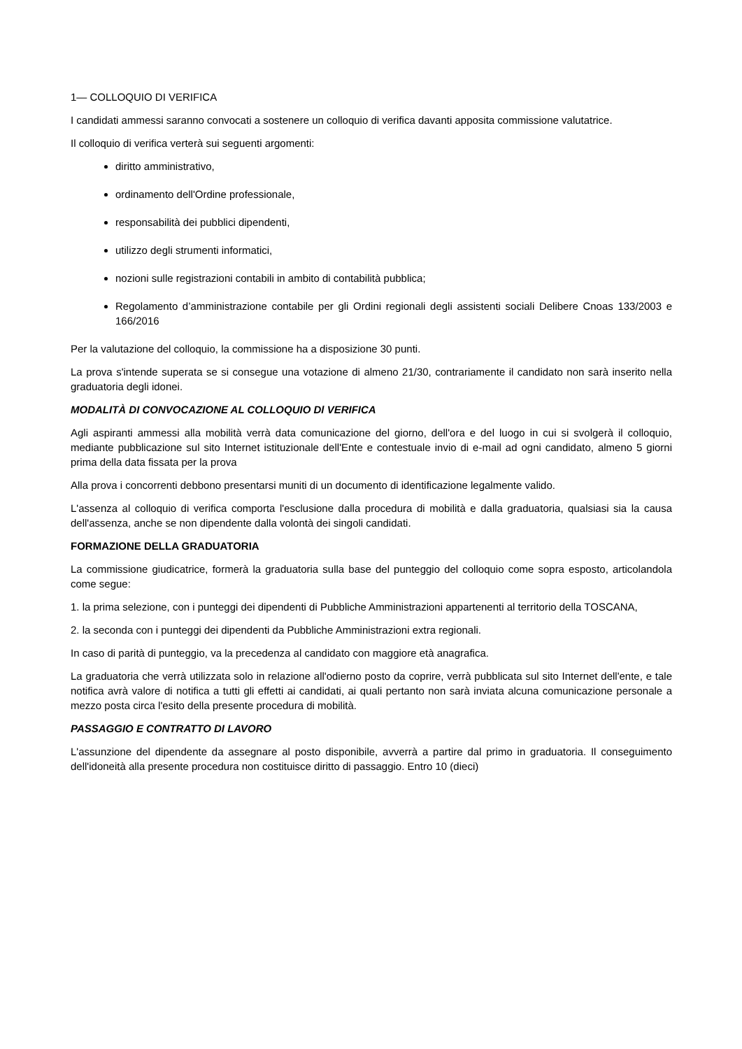1— COLLOQUIO DI VERIFICA
I candidati ammessi saranno convocati a sostenere un colloquio di verifica davanti apposita commissione valutatrice.
Il colloquio di verifica verterà sui seguenti argomenti:
diritto amministrativo,
ordinamento dell'Ordine professionale,
responsabilità dei pubblici dipendenti,
utilizzo degli strumenti informatici,
nozioni sulle registrazioni contabili in ambito di contabilità pubblica;
Regolamento d’amministrazione contabile per gli Ordini regionali degli assistenti sociali Delibere Cnoas 133/2003 e 166/2016
Per la valutazione del colloquio, la commissione ha a disposizione 30 punti.
La prova s'intende superata se si consegue una votazione di almeno 21/30, contrariamente il candidato non sarà inserito nella graduatoria degli idonei.
MODALITÀ DI CONVOCAZIONE AL COLLOQUIO Dl VERIFICA
Agli aspiranti ammessi alla mobilità verrà data comunicazione del giorno, dell'ora e del luogo in cui si svolgerà il colloquio, mediante pubblicazione sul sito Internet istituzionale dell'Ente e contestuale invio di e-mail ad ogni candidato, almeno 5 giorni prima della data fissata per la prova
Alla prova i concorrenti debbono presentarsi muniti di un documento di identificazione legalmente valido.
L'assenza al colloquio di verifica comporta l'esclusione dalla procedura di mobilità e dalla graduatoria, qualsiasi sia la causa dell'assenza, anche se non dipendente dalla volontà dei singoli candidati.
FORMAZIONE DELLA GRADUATORIA
La commissione giudicatrice, formerà la graduatoria sulla base del punteggio del colloquio come sopra esposto, articolandola come segue:
1. la prima selezione, con i punteggi dei dipendenti di Pubbliche Amministrazioni appartenenti al territorio della TOSCANA,
2. la seconda con i punteggi dei dipendenti da Pubbliche Amministrazioni extra regionali.
In caso di parità di punteggio, va la precedenza al candidato con maggiore età anagrafica.
La graduatoria che verrà utilizzata solo in relazione all'odierno posto da coprire, verrà pubblicata sul sito Internet dell'ente, e tale notifica avrà valore di notifica a tutti gli effetti ai candidati, ai quali pertanto non sarà inviata alcuna comunicazione personale a mezzo posta circa l'esito della presente procedura di mobilità.
PASSAGGIO E CONTRATTO DI LAVORO
L'assunzione del dipendente da assegnare al posto disponibile, avverrà a partire dal primo in graduatoria. Il conseguimento dell'idoneità alla presente procedura non costituisce diritto di passaggio. Entro 10 (dieci)